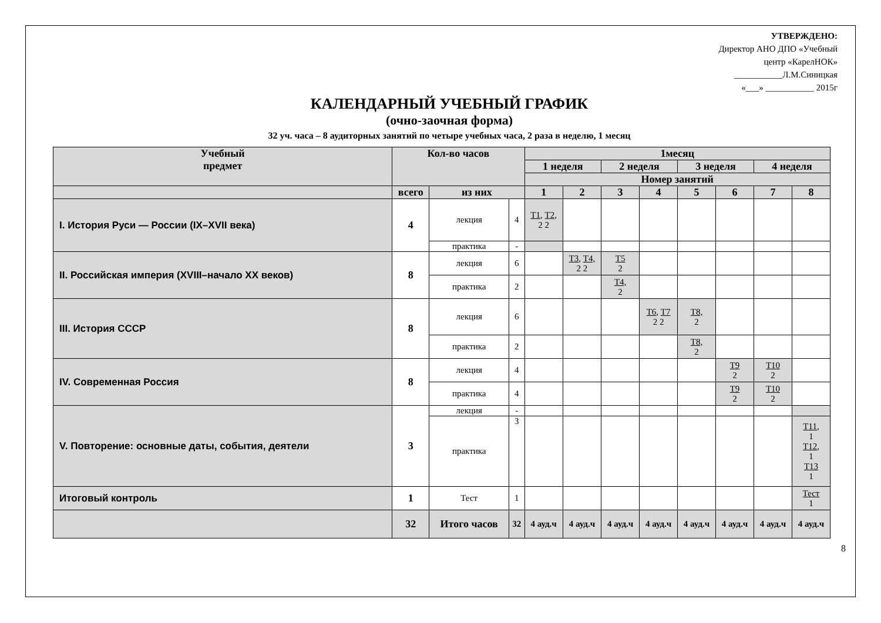УТВЕРЖДЕНО:
Директор АНО ДПО «Учебный
центр «КарелНОК»
___________Л.М.Синицкая
«___» ___________ 2015г
КАЛЕНДАРНЫЙ УЧЕБНЫЙ ГРАФИК
(очно-заочная форма)
32 уч. часа – 8 аудиторных занятий по четыре учебных часа, 2 раза в неделю, 1 месяц
| Учебный предмет | Кол-во часов | | | 1месяц | | | | | | | |
| --- | --- | --- | --- | --- | --- | --- | --- | --- | --- | --- | --- |
| | | | | 1 неделя | | 2 неделя | | 3 неделя | | 4 неделя | |
| | | | | Номер занятий | | | | | | | |
| | всего | из них | | 1 | 2 | 3 | 4 | 5 | 6 | 7 | 8 |
| I. История Руси — России (IX–XVII века) | 4 | лекция | 4 | Т1, Т2, 2 2 | | | | | | | |
| | | практика | - | | | | | | | | |
| II. Российская империя (XVIII–начало XX веков) | 8 | лекция | 6 | | Т3 , Т4, 2 2 | Т5 2 | | | | | |
| | | практика | 2 | | | Т4, 2 | | | | | |
| III. История СССР | 8 | лекция | 6 | | | | Т6 , Т7 2 2 | Т8, 2 | | | |
| | | практика | 2 | | | | | Т8, 2 | | | |
| IV. Современная Россия | 8 | лекция | 4 | | | | | | Т9 2 | Т10 2 | |
| | | практика | 4 | | | | | | Т9 2 | Т10 2 | |
| V. Повторение: основные даты, события, деятели | 3 | лекция | - | | | | | | | | |
| | | практика | 3 | | | | | | | | Т11 , 1 Т12 , 1 Т13 1 |
| Итоговый контроль | 1 | Тест | 1 | | | | | | | | Тест 1 |
| | 32 | Итого часов | 32 | 4 ауд.ч | 4 ауд.ч | 4 ауд.ч | 4 ауд.ч | 4 ауд.ч | 4 ауд.ч | 4 ауд.ч | 4 ауд.ч |
8